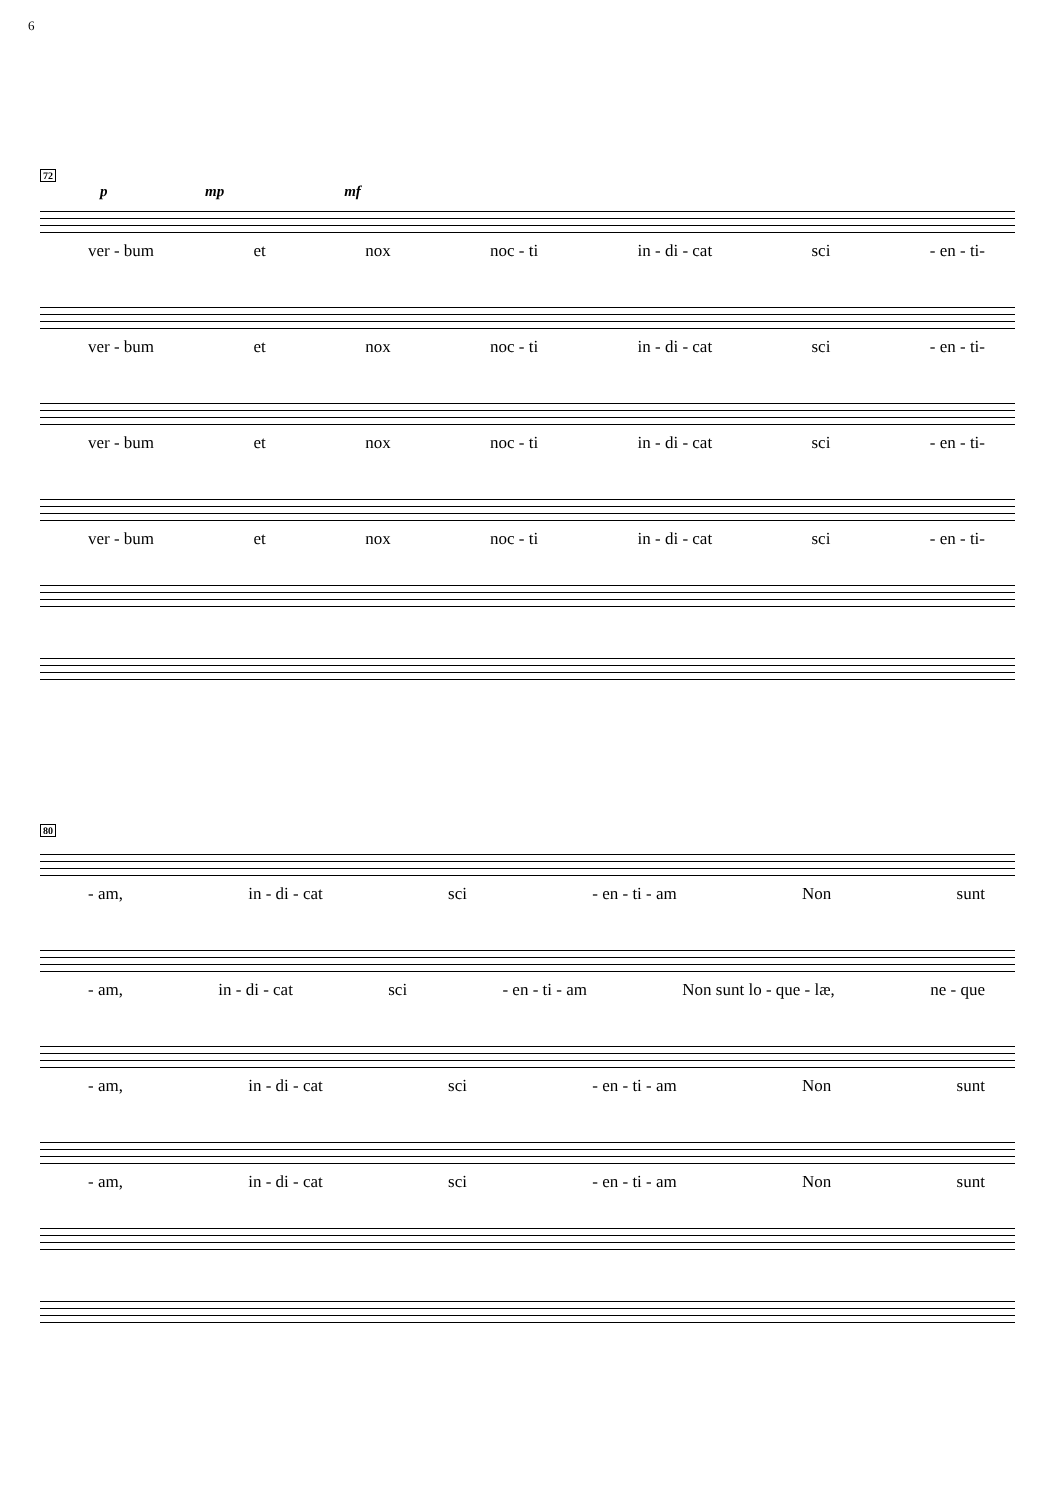6
72
p mp mf
ver - bum et nox noc - ti in - di - cat sci - en - ti-
ver - bum et nox noc - ti in - di - cat sci - en - ti-
ver - bum et nox noc - ti in - di - cat sci - en - ti-
ver - bum et nox noc - ti in - di - cat sci - en - ti-
80
- am, in - di - cat sci - en - ti - am Non sunt
- am, in - di - cat sci - en - ti - am Non sunt lo - que - læ, ne - que
- am, in - di - cat sci - en - ti - am Non sunt
- am, in - di - cat sci - en - ti - am Non sunt